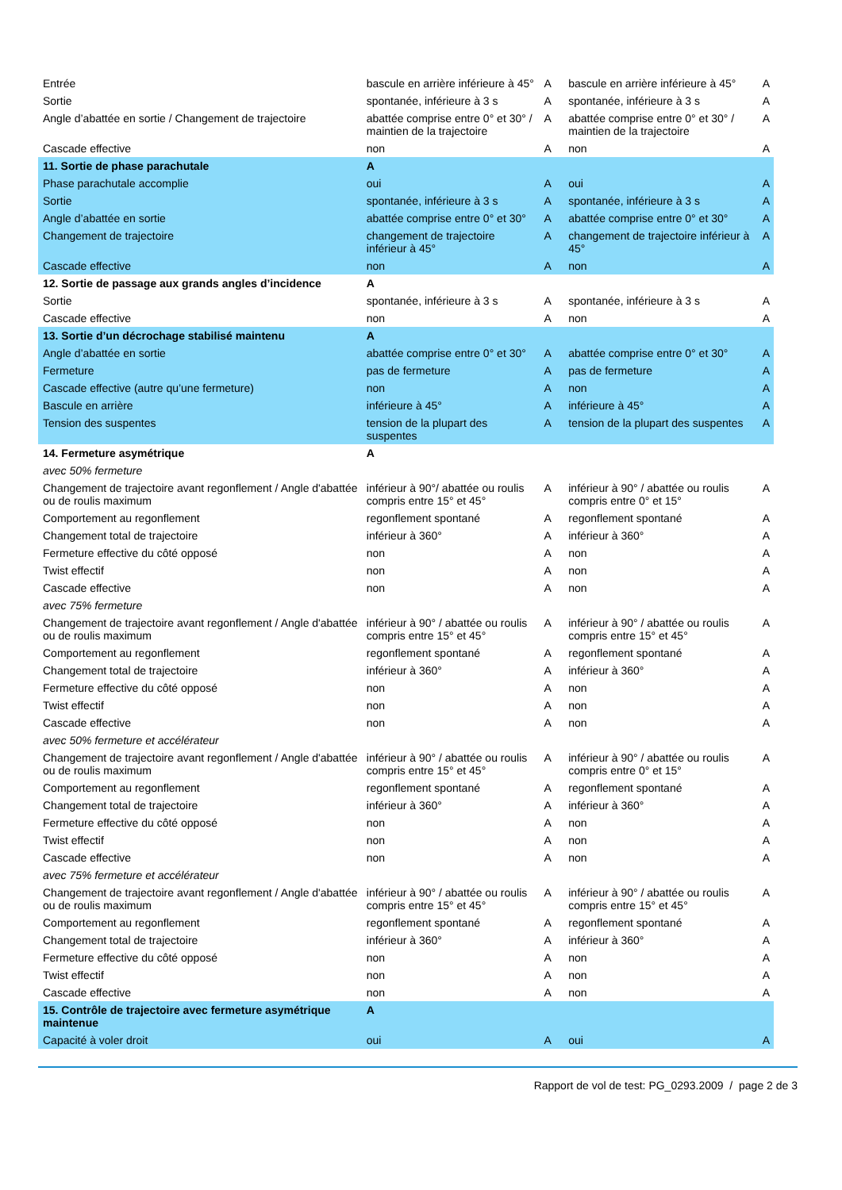| Entrée | bascule en arrière inférieure à 45° | A | bascule en arrière inférieure à 45° | A |
| Sortie | spontanée, inférieure à 3 s | A | spontanée, inférieure à 3 s | A |
| Angle d’abattée en sortie / Changement de trajectoire | abattée comprise entre 0° et 30° / maintien de la trajectoire | A | abattée comprise entre 0° et 30° / maintien de la trajectoire | A |
| Cascade effective | non | A | non | A |
| 11. Sortie de phase parachutale | A | | | |
| Phase parachutale accomplie | oui | A | oui | A |
| Sortie | spontanée, inférieure à 3 s | A | spontanée, inférieure à 3 s | A |
| Angle d’abattée en sortie | abattée comprise entre 0° et 30° | A | abattée comprise entre 0° et 30° | A |
| Changement de trajectoire | changement de trajectoire inférieur à 45° | A | changement de trajectoire inférieur à 45° | A |
| Cascade effective | non | A | non | A |
| 12. Sortie de passage aux grands angles d’incidence | A | | | |
| Sortie | spontanée, inférieure à 3 s | A | spontanée, inférieure à 3 s | A |
| Cascade effective | non | A | non | A |
| 13. Sortie d’un décrochage stabilisé maintenu | A | | | |
| Angle d’abattée en sortie | abattée comprise entre 0° et 30° | A | abattée comprise entre 0° et 30° | A |
| Fermeture | pas de fermeture | A | pas de fermeture | A |
| Cascade effective (autre qu’une fermeture) | non | A | non | A |
| Bascule en arrière | inférieure à 45° | A | inférieure à 45° | A |
| Tension des suspentes | tension de la plupart des suspentes | A | tension de la plupart des suspentes | A |
| 14. Fermeture asymétrique | A | | | |
| avec 50% fermeture | | | | |
| Changement de trajectoire avant regonflement / Angle d'abattée ou de roulis maximum | inférieur à 90°/ abattée ou roulis compris entre 15° et 45° | A | inférieur à 90° / abattée ou roulis compris entre 0° et 15° | A |
| Comportement au regonflement | regonflement spontané | A | regonflement spontané | A |
| Changement total de trajectoire | inférieur à 360° | A | inférieur à 360° | A |
| Fermeture effective du côté opposé | non | A | non | A |
| Twist effectif | non | A | non | A |
| Cascade effective | non | A | non | A |
| avec 75% fermeture | | | | |
| Changement de trajectoire avant regonflement / Angle d'abattée ou de roulis maximum | inférieur à 90° / abattée ou roulis compris entre 15° et 45° | A | inférieur à 90° / abattée ou roulis compris entre 15° et 45° | A |
| Comportement au regonflement | regonflement spontané | A | regonflement spontané | A |
| Changement total de trajectoire | inférieur à 360° | A | inférieur à 360° | A |
| Fermeture effective du côté opposé | non | A | non | A |
| Twist effectif | non | A | non | A |
| Cascade effective | non | A | non | A |
| avec 50% fermeture et accélérateur | | | | |
| Changement de trajectoire avant regonflement / Angle d'abattée ou de roulis maximum | inférieur à 90° / abattée ou roulis compris entre 15° et 45° | A | inférieur à 90° / abattée ou roulis compris entre 0° et 15° | A |
| Comportement au regonflement | regonflement spontané | A | regonflement spontané | A |
| Changement total de trajectoire | inférieur à 360° | A | inférieur à 360° | A |
| Fermeture effective du côté opposé | non | A | non | A |
| Twist effectif | non | A | non | A |
| Cascade effective | non | A | non | A |
| avec 75% fermeture et accélérateur | | | | |
| Changement de trajectoire avant regonflement / Angle d'abattée ou de roulis maximum | inférieur à 90° / abattée ou roulis compris entre 15° et 45° | A | inférieur à 90° / abattée ou roulis compris entre 15° et 45° | A |
| Comportement au regonflement | regonflement spontané | A | regonflement spontané | A |
| Changement total de trajectoire | inférieur à 360° | A | inférieur à 360° | A |
| Fermeture effective du côté opposé | non | A | non | A |
| Twist effectif | non | A | non | A |
| Cascade effective | non | A | non | A |
| 15. Contrôle de trajectoire avec fermeture asymétrique maintenue | A | | | |
| Capacité à voler droit | oui | A | oui | A |
Rapport de vol de test: PG_0293.2009 / page 2 de 3